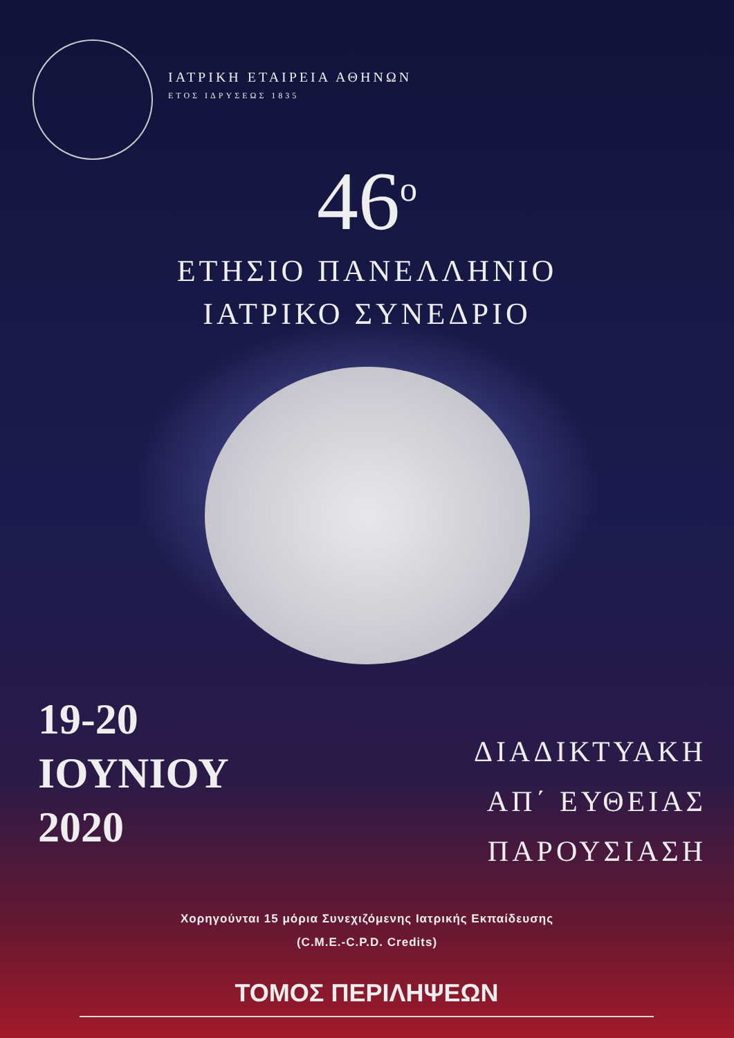ΙΑΤΡΙΚΗ ΕΤΑΙΡΕΙΑ ΑΘΗΝΩΝ
ΕΤΟΣ ΙΔΡΥΣΕΩΣ 1835
46<sup>ο</sup>
ΕΤΗΣΙΟ ΠΑΝΕΛΛΗΝΙΟ
ΙΑΤΡΙΚΟ ΣΥΝΕΔΡΙΟ
19-20
ΙΟΥΝΙΟΥ
2020
ΔΙΑΔΙΚΤΥΑΚΗ
ΑΠ΄ ΕΥΘΕΙΑΣ
ΠΑΡΟΥΣΙΑΣΗ
Χορηγούνται 15 μόρια Συνεχιζόμενης Ιατρικής Εκπαίδευσης
(C.M.E.-C.P.D. Credits)
ΤΟΜΟΣ ΠΕΡΙΛΗΨΕΩΝ